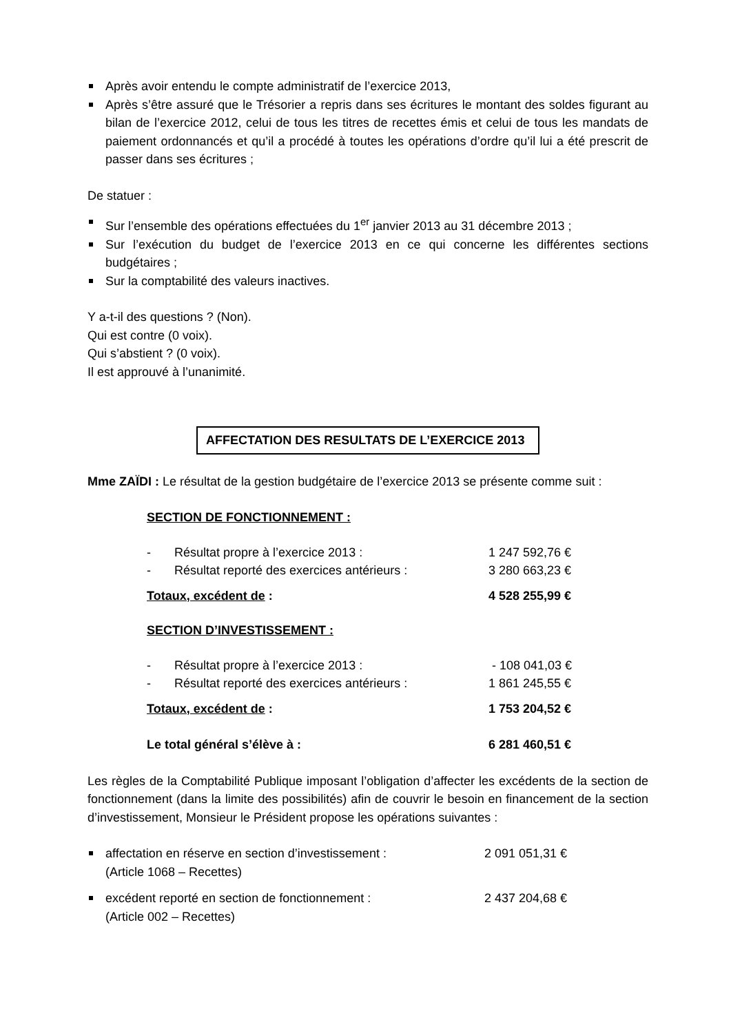Après avoir entendu le compte administratif de l’exercice 2013,
Après s’être assuré que le Trésorier a repris dans ses écritures le montant des soldes figurant au bilan de l’exercice 2012, celui de tous les titres de recettes émis et celui de tous les mandats de paiement ordonnancés et qu’il a procédé à toutes les opérations d’ordre qu’il lui a été prescrit de passer dans ses écritures ;
De statuer :
Sur l’ensemble des opérations effectuées du 1<sup>er</sup> janvier 2013 au 31 décembre 2013 ;
Sur l’exécution du budget de l’exercice 2013 en ce qui concerne les différentes sections budgétaires ;
Sur la comptabilité des valeurs inactives.
Y a-t-il des questions ? (Non).
Qui est contre (0 voix).
Qui s’abstient ? (0 voix).
Il est approuvé à l’unanimité.
AFFECTATION DES RESULTATS DE L’EXERCICE 2013
Mme ZAÏDI : Le résultat de la gestion budgétaire de l’exercice 2013 se présente comme suit :
| SECTION DE FONCTIONNEMENT : | | |
| - | Résultat propre à l’exercice 2013 : | 1 247 592,76 € |
| - | Résultat reporté des exercices antérieurs : | 3 280 663,23 € |
| Totaux, excédent de : | | 4 528 255,99 € |
| SECTION D’INVESTISSEMENT : | | |
| - | Résultat propre à l’exercice 2013 : | - 108 041,03 € |
| - | Résultat reporté des exercices antérieurs : | 1 861 245,55 € |
| Totaux, excédent de : | | 1 753 204,52 € |
| Le total général s’élève à : | | 6 281 460,51 € |
Les règles de la Comptabilité Publique imposant l’obligation d’affecter les excédents de la section de fonctionnement (dans la limite des possibilités) afin de couvrir le besoin en financement de la section d’investissement, Monsieur le Président propose les opérations suivantes :
affectation en réserve en section d’investissement : 2 091 051,31 €
(Article 1068 – Recettes)
excédent reporté en section de fonctionnement : 2 437 204,68 €
(Article 002 – Recettes)